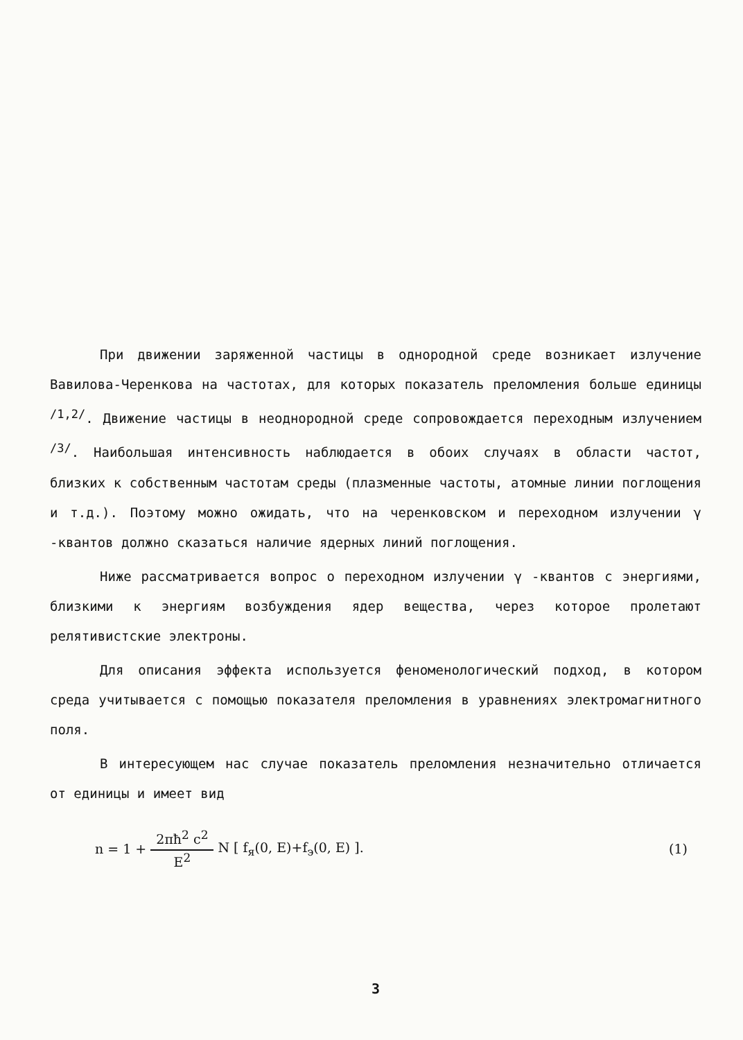При движении заряженной частицы в однородной среде возникает излучение Вавилова-Черенкова на частотах, для которых показатель преломления больше единицы <sup>/1,2/</sup>. Движение частицы в неоднородной среде сопровождается переходным излучением <sup>/3/</sup>. Наибольшая интенсивность наблюдается в обоих случаях в области частот, близких к собственным частотам среды (плазменные частоты, атомные линии поглощения и т.д.). Поэтому можно ожидать, что на черенковском и переходном излучении γ -квантов должно сказаться наличие ядерных линий поглощения.
Ниже рассматривается вопрос о переходном излучении γ -квантов с энергиями, близкими к энергиям возбуждения ядер вещества, через которое пролетают релятивистские электроны.
Для описания эффекта используется феноменологический подход, в котором среда учитывается с помощью показателя преломления в уравнениях электромагнитного поля.
В интересующем нас случае показатель преломления незначительно отличается от единицы и имеет вид
n = 1 + 2πħ<sup>2</sup> c<sup>2</sup> E<sup>2</sup> N [ f<sub>я</sub>(0, E)+f<sub>э</sub>(0, E) ]. (1)
3